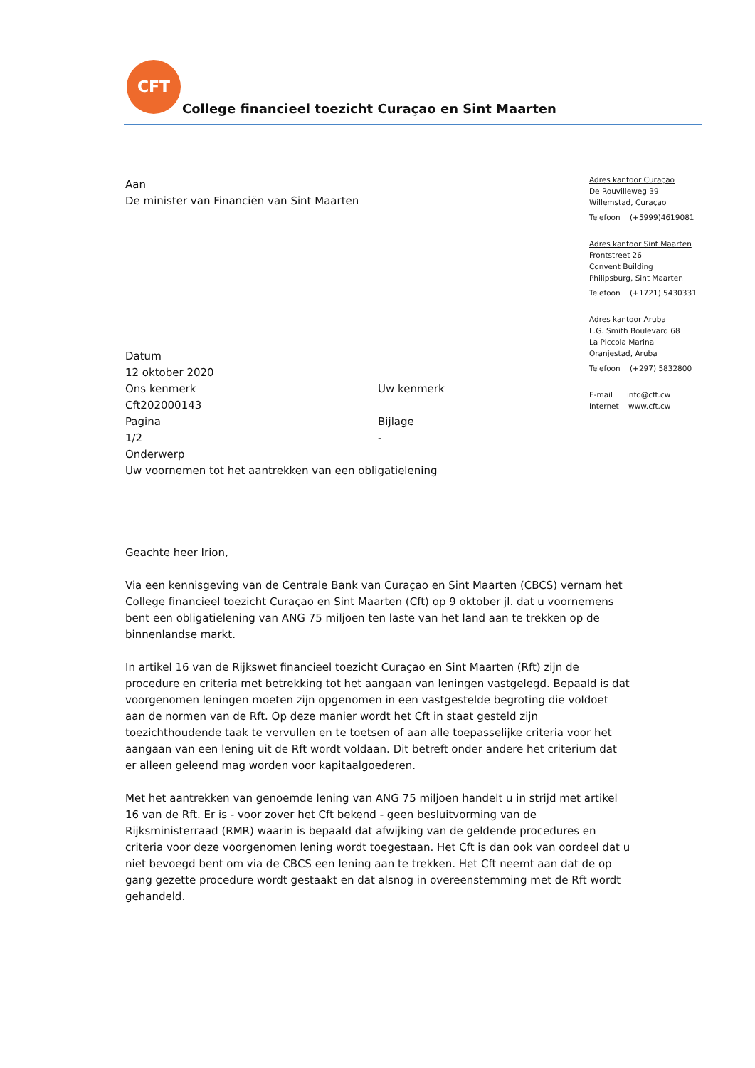CFT
College financieel toezicht Curaçao en Sint Maarten
Adres kantoor Curaçao
De Rouvilleweg 39
Willemstad, Curaçao
Telefoon (+5999)4619081
Adres kantoor Sint Maarten
Frontstreet 26
Convent Building
Philipsburg, Sint Maarten
Telefoon (+1721) 5430331
Adres kantoor Aruba
L.G. Smith Boulevard 68
La Piccola Marina
Oranjestad, Aruba
Telefoon (+297) 5832800
E-mail info@cft.cw
Internet www.cft.cw
Aan
De minister van Financiën van Sint Maarten
Datum
12 oktober 2020
Ons kenmerk
Cft202000143
Uw kenmerk
Pagina
1/2
Bijlage
-
Onderwerp
Uw voornemen tot het aantrekken van een obligatielening
Geachte heer Irion,
Via een kennisgeving van de Centrale Bank van Curaçao en Sint Maarten (CBCS) vernam het College financieel toezicht Curaçao en Sint Maarten (Cft) op 9 oktober jl. dat u voornemens bent een obligatielening van ANG 75 miljoen ten laste van het land aan te trekken op de binnenlandse markt.
In artikel 16 van de Rijkswet financieel toezicht Curaçao en Sint Maarten (Rft) zijn de procedure en criteria met betrekking tot het aangaan van leningen vastgelegd. Bepaald is dat voorgenomen leningen moeten zijn opgenomen in een vastgestelde begroting die voldoet aan de normen van de Rft. Op deze manier wordt het Cft in staat gesteld zijn toezichthoudende taak te vervullen en te toetsen of aan alle toepasselijke criteria voor het aangaan van een lening uit de Rft wordt voldaan. Dit betreft onder andere het criterium dat er alleen geleend mag worden voor kapitaalgoederen.
Met het aantrekken van genoemde lening van ANG 75 miljoen handelt u in strijd met artikel 16 van de Rft. Er is - voor zover het Cft bekend - geen besluitvorming van de Rijksministerraad (RMR) waarin is bepaald dat afwijking van de geldende procedures en criteria voor deze voorgenomen lening wordt toegestaan. Het Cft is dan ook van oordeel dat u niet bevoegd bent om via de CBCS een lening aan te trekken. Het Cft neemt aan dat de op gang gezette procedure wordt gestaakt en dat alsnog in overeenstemming met de Rft wordt gehandeld.